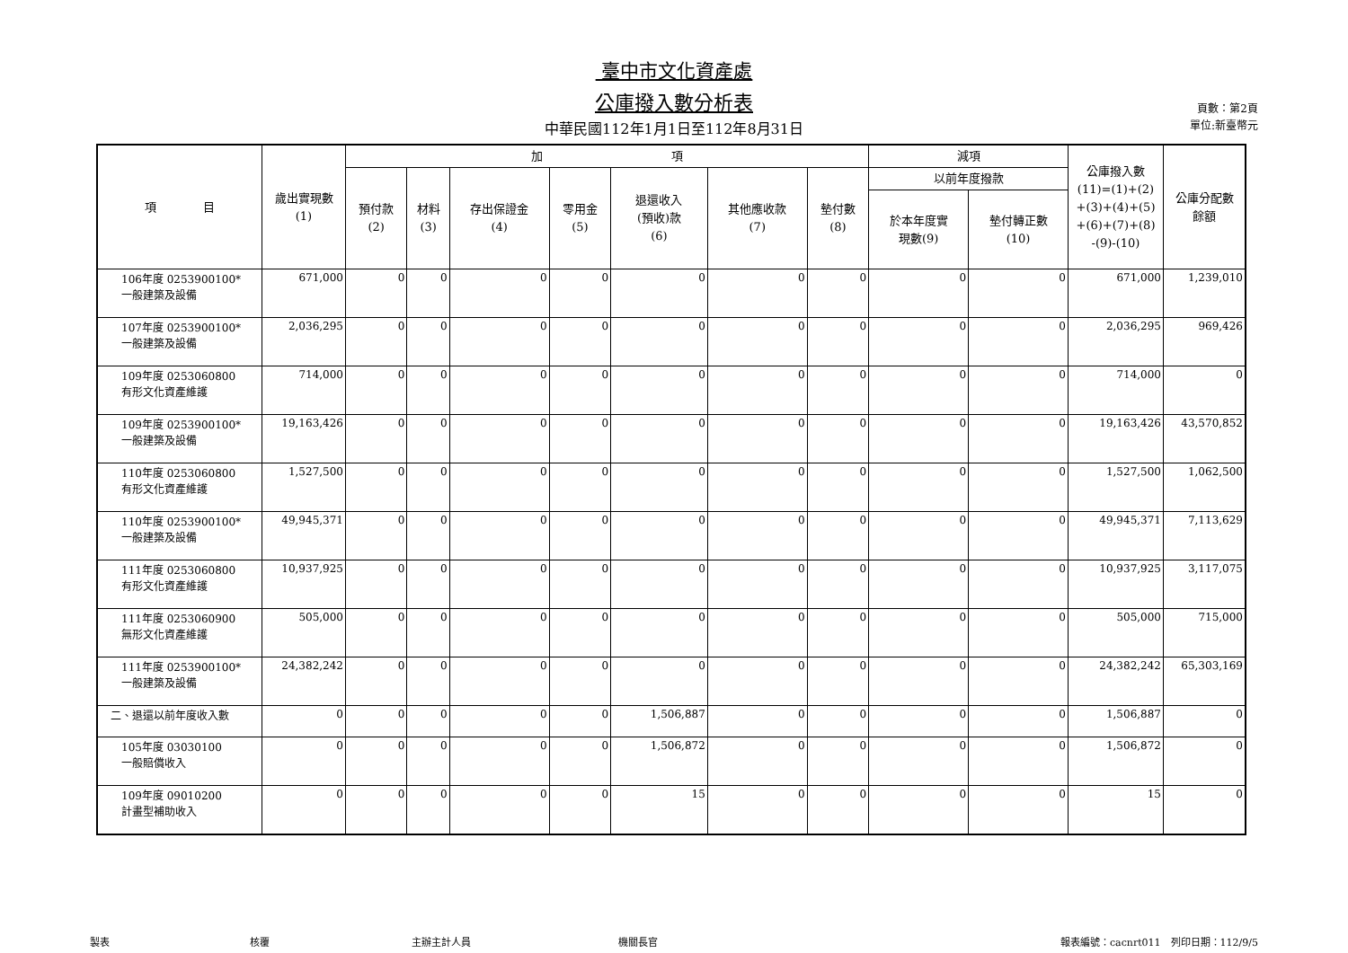臺中市文化資產處
公庫撥入數分析表
中華民國112年1月1日至112年8月31日
頁數：第2頁
單位:新臺幣元
| 項 目 | 歲出實現數 (1) | 加 項 | | | | | | | 減項 | | 公庫撥入數 (11)=(1)+(2) +(3)+(4)+(5) +(6)+(7)+(8) -(9)-(10) | 公庫分配數 餘額 |
| --- | --- | --- | --- | --- | --- | --- | --- | --- | --- | --- | --- | --- |
| | | 預付款 (2) | 材料 (3) | 存出保證金 (4) | 零用金 (5) | 退還收入 (預收)款 (6) | 其他應收款 (7) | 墊付數 (8) | 以前年度撥款 | | | |
| | | | | | | | | | 於本年度實 現數(9) | 墊付轉正數 (10) | | |
| 106年度 0253900100* 一般建築及設備 | 671,000 | 0 | 0 | 0 | 0 | 0 | 0 | 0 | 0 | 0 | 671,000 | 1,239,010 |
| 107年度 0253900100* 一般建築及設備 | 2,036,295 | 0 | 0 | 0 | 0 | 0 | 0 | 0 | 0 | 0 | 2,036,295 | 969,426 |
| 109年度 0253060800 有形文化資產維護 | 714,000 | 0 | 0 | 0 | 0 | 0 | 0 | 0 | 0 | 0 | 714,000 | 0 |
| 109年度 0253900100* 一般建築及設備 | 19,163,426 | 0 | 0 | 0 | 0 | 0 | 0 | 0 | 0 | 0 | 19,163,426 | 43,570,852 |
| 110年度 0253060800 有形文化資產維護 | 1,527,500 | 0 | 0 | 0 | 0 | 0 | 0 | 0 | 0 | 0 | 1,527,500 | 1,062,500 |
| 110年度 0253900100* 一般建築及設備 | 49,945,371 | 0 | 0 | 0 | 0 | 0 | 0 | 0 | 0 | 0 | 49,945,371 | 7,113,629 |
| 111年度 0253060800 有形文化資產維護 | 10,937,925 | 0 | 0 | 0 | 0 | 0 | 0 | 0 | 0 | 0 | 10,937,925 | 3,117,075 |
| 111年度 0253060900 無形文化資產維護 | 505,000 | 0 | 0 | 0 | 0 | 0 | 0 | 0 | 0 | 0 | 505,000 | 715,000 |
| 111年度 0253900100* 一般建築及設備 | 24,382,242 | 0 | 0 | 0 | 0 | 0 | 0 | 0 | 0 | 0 | 24,382,242 | 65,303,169 |
| 二、退還以前年度收入數 | 0 | 0 | 0 | 0 | 0 | 1,506,887 | 0 | 0 | 0 | 0 | 1,506,887 | 0 |
| 105年度 03030100 一般賠償收入 | 0 | 0 | 0 | 0 | 0 | 1,506,872 | 0 | 0 | 0 | 0 | 1,506,872 | 0 |
| 109年度 09010200 計畫型補助收入 | 0 | 0 | 0 | 0 | 0 | 15 | 0 | 0 | 0 | 0 | 15 | 0 |
製表 核覆 主辦主計人員 機關長官 報表編號：cacnrt011　列印日期：112/9/5